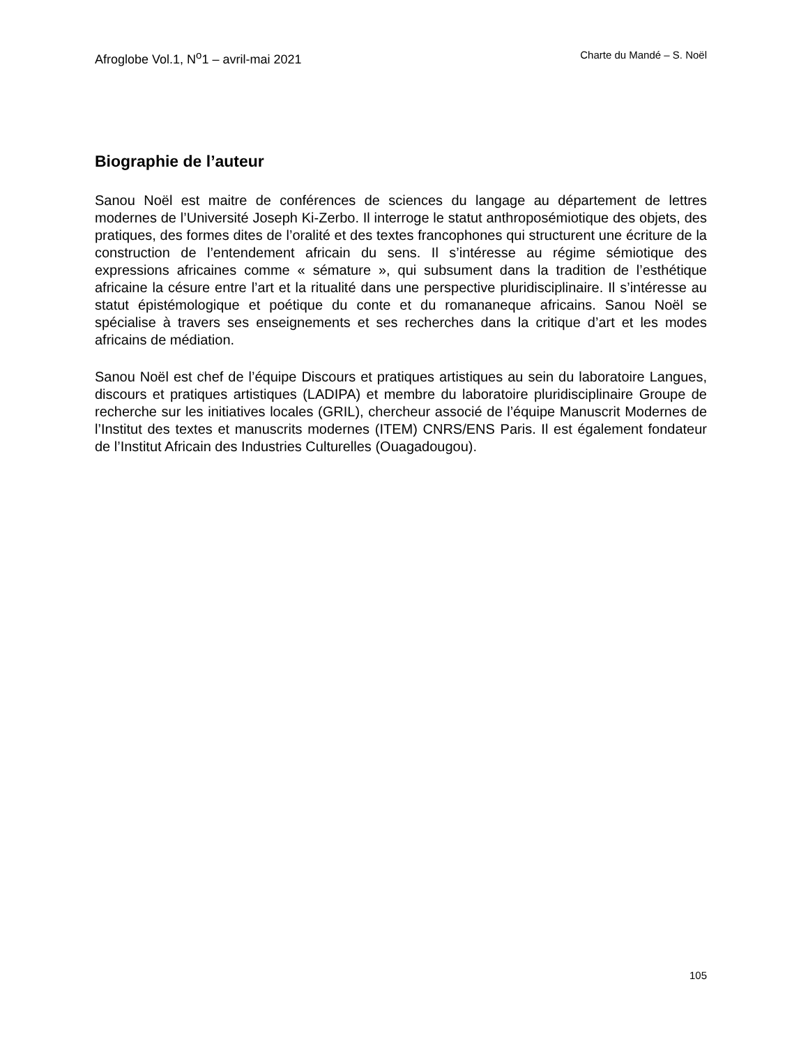Afroglobe Vol.1, N<sup>o</sup>1 – avril-mai 2021 Charte du Mandé – S. Noël
Biographie de l’auteur
Sanou Noël est maitre de conférences de sciences du langage au département de lettres modernes de l’Université Joseph Ki-Zerbo. Il interroge le statut anthroposémiotique des objets, des pratiques, des formes dites de l’oralité et des textes francophones qui structurent une écriture de la construction de l’entendement africain du sens. Il s’intéresse au régime sémiotique des expressions africaines comme « sémature », qui subsument dans la tradition de l’esthétique africaine la césure entre l’art et la ritualité dans une perspective pluridisciplinaire. Il s’intéresse au statut épistémologique et poétique du conte et du romananeque africains. Sanou Noël se spécialise à travers ses enseignements et ses recherches dans la critique d’art et les modes africains de médiation.
Sanou Noël est chef de l’équipe Discours et pratiques artistiques au sein du laboratoire Langues, discours et pratiques artistiques (LADIPA) et membre du laboratoire pluridisciplinaire Groupe de recherche sur les initiatives locales (GRIL), chercheur associé de l’équipe Manuscrit Modernes de l’Institut des textes et manuscrits modernes (ITEM) CNRS/ENS Paris. Il est également fondateur de l’Institut Africain des Industries Culturelles (Ouagadougou).
105